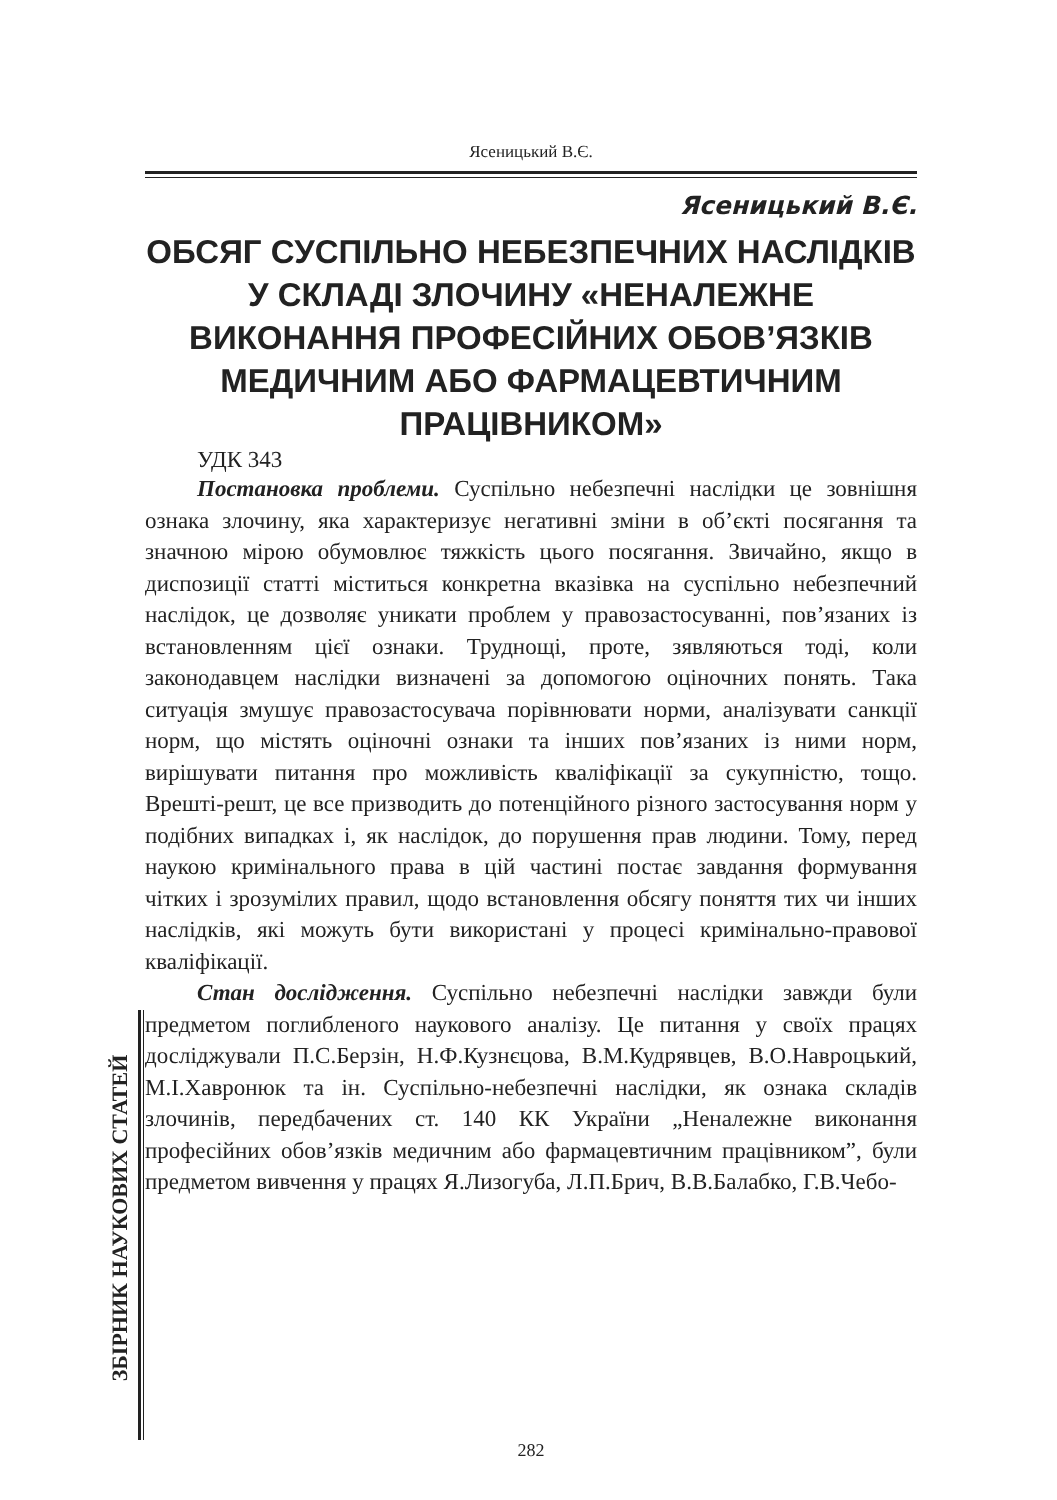Ясеницький В.Є.
Ясеницький В.Є.
ОБСЯГ СУСПІЛЬНО НЕБЕЗПЕЧНИХ НАСЛІДКІВ У СКЛАДІ ЗЛОЧИНУ «НЕНАЛЕЖНЕ ВИКОНАННЯ ПРОФЕСІЙНИХ ОБОВ’ЯЗКІВ МЕДИЧНИМ АБО ФАРМАЦЕВТИЧНИМ ПРАЦІВНИКОМ»
УДК 343
Постановка проблеми. Суспільно небезпечні наслідки це зовнішня ознака злочину, яка характеризує негативні зміни в об’єкті посягання та значною мірою обумовлює тяжкість цього посягання. Звичайно, якщо в диспозиції статті міститься конкретна вказівка на суспільно небезпечний наслідок, це дозволяє уникати проблем у правозастосуванні, пов’язаних із встановленням цієї ознаки. Труднощі, проте, зявляються тоді, коли законодавцем наслідки визначені за допомогою оціночних понять. Така ситуація змушує правозастосувача порівнювати норми, аналізувати санкції норм, що містять оціночні ознаки та інших пов’язаних із ними норм, вирішувати питання про можливість кваліфікації за сукупністю, тощо. Врешті-решт, це все призводить до потенційного різного застосування норм у подібних випадках і, як наслідок, до порушення прав людини. Тому, перед наукою кримінального права в цій частині постає завдання формування чітких і зрозумілих правил, щодо встановлення обсягу поняття тих чи інших наслідків, які можуть бути використані у процесі кримінально-правової кваліфікації.
Стан дослідження. Суспільно небезпечні наслідки завжди були предметом поглибленого наукового аналізу. Це питання у своїх працях досліджували П.С.Берзін, Н.Ф.Кузнєцова, В.М.Кудрявцев, В.О.Навроцький, М.І.Хавронюк та ін. Суспільно-небезпечні наслідки, як ознака складів злочинів, передбачених ст. 140 КК України „Неналежне виконання професійних обов’язків медичним або фармацевтичним працівником”, були предметом вивчення у працях Я.Лизогуба, Л.П.Брич, В.В.Балабко, Г.В.Чебо-
ЗБІРНИК НАУКОВИХ СТАТЕЙ
282